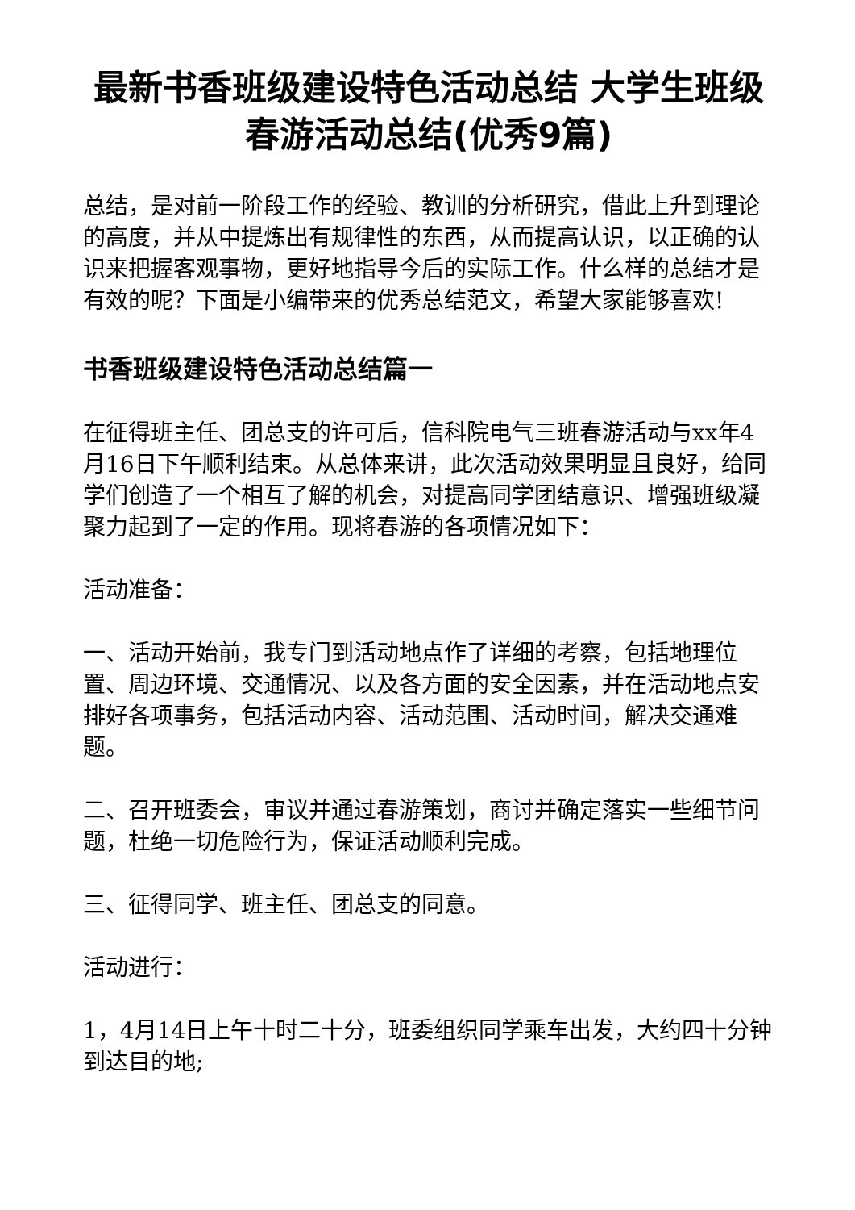最新书香班级建设特色活动总结 大学生班级春游活动总结(优秀9篇)
总结，是对前一阶段工作的经验、教训的分析研究，借此上升到理论的高度，并从中提炼出有规律性的东西，从而提高认识，以正确的认识来把握客观事物，更好地指导今后的实际工作。什么样的总结才是有效的呢？下面是小编带来的优秀总结范文，希望大家能够喜欢!
书香班级建设特色活动总结篇一
在征得班主任、团总支的许可后，信科院电气三班春游活动与xx年4月16日下午顺利结束。从总体来讲，此次活动效果明显且良好，给同学们创造了一个相互了解的机会，对提高同学团结意识、增强班级凝聚力起到了一定的作用。现将春游的各项情况如下：
活动准备：
一、活动开始前，我专门到活动地点作了详细的考察，包括地理位置、周边环境、交通情况、以及各方面的安全因素，并在活动地点安排好各项事务，包括活动内容、活动范围、活动时间，解决交通难题。
二、召开班委会，审议并通过春游策划，商讨并确定落实一些细节问题，杜绝一切危险行为，保证活动顺利完成。
三、征得同学、班主任、团总支的同意。
活动进行：
1，4月14日上午十时二十分，班委组织同学乘车出发，大约四十分钟到达目的地;